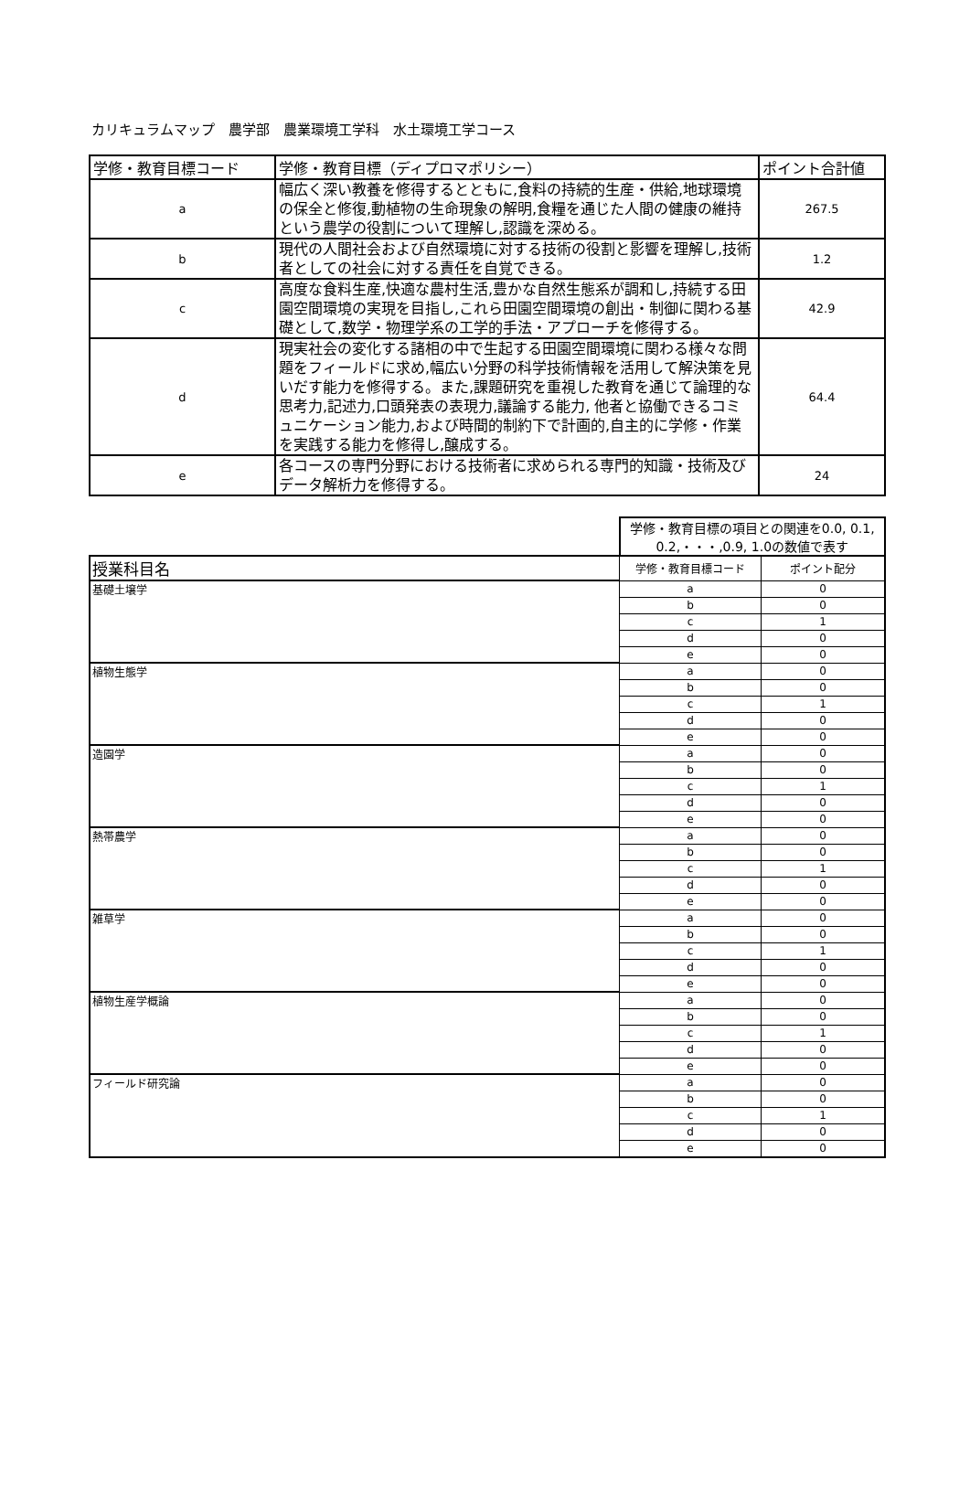カリキュラムマップ　農学部　農業環境工学科　水土環境工学コース
| 学修・教育目標コード | 学修・教育目標（ディプロマポリシー） | ポイント合計値 |
| --- | --- | --- |
| a | 幅広く深い教養を修得するとともに,食料の持続的生産・供給,地球環境の保全と修復,動植物の生命現象の解明,食糧を通じた人間の健康の維持という農学の役割について理解し,認識を深める。 | 267.5 |
| b | 現代の人間社会および自然環境に対する技術の役割と影響を理解し,技術者としての社会に対する責任を自覚できる。 | 1.2 |
| c | 高度な食料生産,快適な農村生活,豊かな自然生態系が調和し,持続する田園空間環境の実現を目指し,これら田園空間環境の創出・制御に関わる基礎として,数学・物理学系の工学的手法・アプローチを修得する。 | 42.9 |
| d | 現実社会の変化する諸相の中で生起する田園空間環境に関わる様々な問題をフィールドに求め,幅広い分野の科学技術情報を活用して解決策を見いだす能力を修得する。また,課題研究を重視した教育を通じて論理的な思考力,記述力,口頭発表の表現力,議論する能力, 他者と協働できるコミュニケーション能力,および時間的制約下で計画的,自主的に学修・作業を実践する能力を修得し,醸成する。 | 64.4 |
| e | 各コースの専門分野における技術者に求められる専門的知識・技術及びデータ解析力を修得する。 | 24 |
| | 学修・教育目標の項目との関連を0.0, 0.1, 0.2,・・・,0.9, 1.0の数値で表す | |
| 授業科目名 | 学修・教育目標コード | ポイント配分 |
| 基礎土壌学 | a | 0 |
| | b | 0 |
| | c | 1 |
| | d | 0 |
| | e | 0 |
| 植物生態学 | a | 0 |
| | b | 0 |
| | c | 1 |
| | d | 0 |
| | e | 0 |
| 造園学 | a | 0 |
| | b | 0 |
| | c | 1 |
| | d | 0 |
| | e | 0 |
| 熱帯農学 | a | 0 |
| | b | 0 |
| | c | 1 |
| | d | 0 |
| | e | 0 |
| 雑草学 | a | 0 |
| | b | 0 |
| | c | 1 |
| | d | 0 |
| | e | 0 |
| 植物生産学概論 | a | 0 |
| | b | 0 |
| | c | 1 |
| | d | 0 |
| | e | 0 |
| フィールド研究論 | a | 0 |
| | b | 0 |
| | c | 1 |
| | d | 0 |
| | e | 0 |